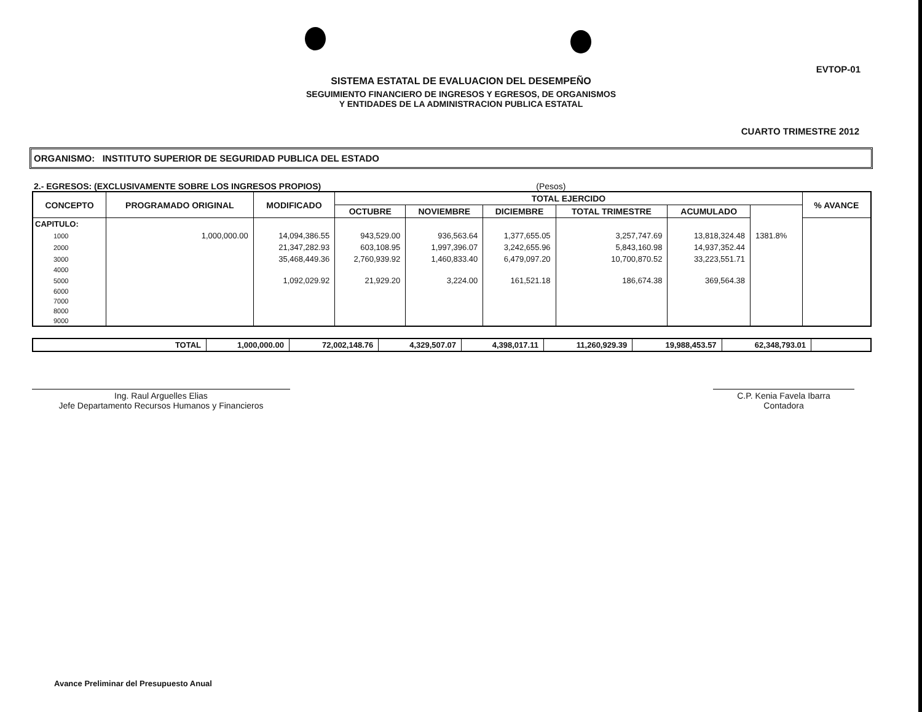EVTOP-01
SISTEMA ESTATAL DE EVALUACION DEL DESEMPEÑO
SEGUIMIENTO FINANCIERO DE INGRESOS Y EGRESOS, DE ORGANISMOS
Y ENTIDADES DE LA ADMINISTRACION PUBLICA ESTATAL
CUARTO TRIMESTRE 2012
ORGANISMO: INSTITUTO SUPERIOR DE SEGURIDAD PUBLICA DEL ESTADO
2.- EGRESOS: (EXCLUSIVAMENTE SOBRE LOS INGRESOS PROPIOS) (Pesos)
| CONCEPTO | PROGRAMADO ORIGINAL | MODIFICADO | TOTAL EJERCIDO | | | | | | % AVANCE |
| --- | --- | --- | --- | --- | --- | --- | --- | --- | --- |
| | | | OCTUBRE | NOVIEMBRE | DICIEMBRE | TOTAL TRIMESTRE | ACUMULADO | | |
| CAPITULO: | | | | | | | | | |
| 1000 | 1,000,000.00 | 14,094,386.55 | 943,529.00 | 936,563.64 | 1,377,655.05 | 3,257,747.69 | 13,818,324.48 | 1381.8% | |
| 2000 | | 21,347,282.93 | 603,108.95 | 1,997,396.07 | 3,242,655.96 | 5,843,160.98 | 14,937,352.44 | | |
| 3000 | | 35,468,449.36 | 2,760,939.92 | 1,460,833.40 | 6,479,097.20 | 10,700,870.52 | 33,223,551.71 | | |
| 4000 | | | | | | | | | |
| 5000 | | 1,092,029.92 | 21,929.20 | 3,224.00 | 161,521.18 | 186,674.38 | 369,564.38 | | |
| 6000 | | | | | | | | | |
| 7000 | | | | | | | | | |
| 8000 | | | | | | | | | |
| 9000 | | | | | | | | | |
| TOTAL | 1,000,000.00 | 72,002,148.76 | 4,329,507.07 | 4,398,017.11 | 11,260,929.39 | 19,988,453.57 | 62,348,793.01 | |
Ing. Raul Arguelles Elias
Jefe Departamento Recursos Humanos y Financieros
C.P. Kenia Favela Ibarra
Contadora
Avance Preliminar del Presupuesto Anual